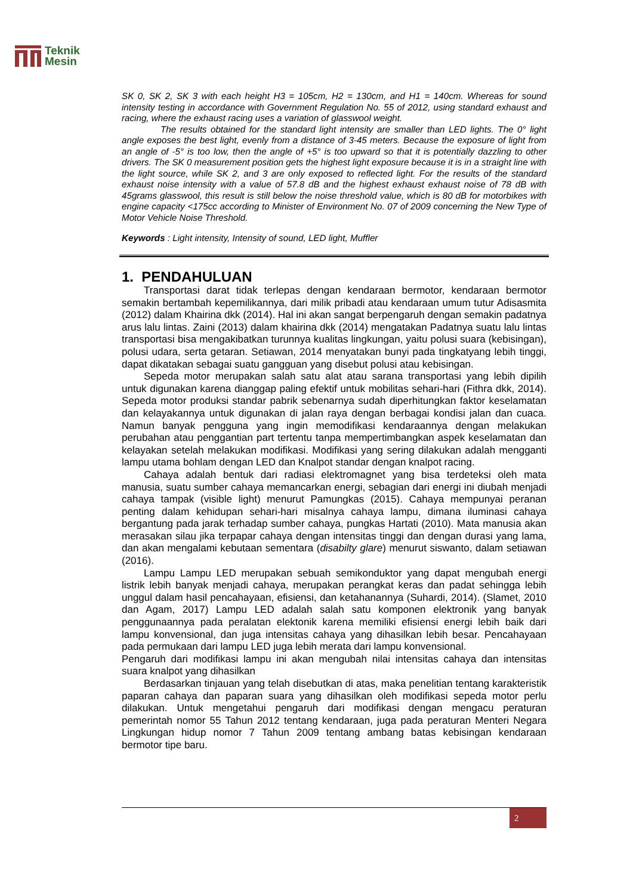Teknik
Mesin
SK 0, SK 2, SK 3 with each height H3 = 105cm, H2 = 130cm, and H1 = 140cm. Whereas for sound intensity testing in accordance with Government Regulation No. 55 of 2012, using standard exhaust and racing, where the exhaust racing uses a variation of glasswool weight.
The results obtained for the standard light intensity are smaller than LED lights. The 0° light angle exposes the best light, evenly from a distance of 3-45 meters. Because the exposure of light from an angle of -5° is too low, then the angle of +5° is too upward so that it is potentially dazzling to other drivers. The SK 0 measurement position gets the highest light exposure because it is in a straight line with the light source, while SK 2, and 3 are only exposed to reflected light. For the results of the standard exhaust noise intensity with a value of 57.8 dB and the highest exhaust exhaust noise of 78 dB with 45grams glasswool, this result is still below the noise threshold value, which is 80 dB for motorbikes with engine capacity <175cc according to Minister of Environment No. 07 of 2009 concerning the New Type of Motor Vehicle Noise Threshold.
Keywords : Light intensity, Intensity of sound, LED light, Muffler
1. PENDAHULUAN
Transportasi darat tidak terlepas dengan kendaraan bermotor, kendaraan bermotor semakin bertambah kepemilikannya, dari milik pribadi atau kendaraan umum tutur Adisasmita (2012) dalam Khairina dkk (2014). Hal ini akan sangat berpengaruh dengan semakin padatnya arus lalu lintas. Zaini (2013) dalam khairina dkk (2014) mengatakan Padatnya suatu lalu lintas transportasi bisa mengakibatkan turunnya kualitas lingkungan, yaitu polusi suara (kebisingan), polusi udara, serta getaran. Setiawan, 2014 menyatakan bunyi pada tingkatyang lebih tinggi, dapat dikatakan sebagai suatu gangguan yang disebut polusi atau kebisingan.
Sepeda motor merupakan salah satu alat atau sarana transportasi yang lebih dipilih untuk digunakan karena dianggap paling efektif untuk mobilitas sehari-hari (Fithra dkk, 2014). Sepeda motor produksi standar pabrik sebenarnya sudah diperhitungkan faktor keselamatan dan kelayakannya untuk digunakan di jalan raya dengan berbagai kondisi jalan dan cuaca. Namun banyak pengguna yang ingin memodifikasi kendaraannya dengan melakukan perubahan atau penggantian part tertentu tanpa mempertimbangkan aspek keselamatan dan kelayakan setelah melakukan modifikasi. Modifikasi yang sering dilakukan adalah mengganti lampu utama bohlam dengan LED dan Knalpot standar dengan knalpot racing.
Cahaya adalah bentuk dari radiasi elektromagnet yang bisa terdeteksi oleh mata manusia, suatu sumber cahaya memancarkan energi, sebagian dari energi ini diubah menjadi cahaya tampak (visible light) menurut Pamungkas (2015). Cahaya mempunyai peranan penting dalam kehidupan sehari-hari misalnya cahaya lampu, dimana iluminasi cahaya bergantung pada jarak terhadap sumber cahaya, pungkas Hartati (2010). Mata manusia akan merasakan silau jika terpapar cahaya dengan intensitas tinggi dan dengan durasi yang lama, dan akan mengalami kebutaan sementara (disabilty glare) menurut siswanto, dalam setiawan (2016).
Lampu Lampu LED merupakan sebuah semikonduktor yang dapat mengubah energi listrik lebih banyak menjadi cahaya, merupakan perangkat keras dan padat sehingga lebih unggul dalam hasil pencahayaan, efisiensi, dan ketahanannya (Suhardi, 2014). (Slamet, 2010 dan Agam, 2017) Lampu LED adalah salah satu komponen elektronik yang banyak penggunaannya pada peralatan elektonik karena memiliki efisiensi energi lebih baik dari lampu konvensional, dan juga intensitas cahaya yang dihasilkan lebih besar. Pencahayaan pada permukaan dari lampu LED juga lebih merata dari lampu konvensional.
Pengaruh dari modifikasi lampu ini akan mengubah nilai intensitas cahaya dan intensitas suara knalpot yang dihasilkan
Berdasarkan tinjauan yang telah disebutkan di atas, maka penelitian tentang karakteristik paparan cahaya dan paparan suara yang dihasilkan oleh modifikasi sepeda motor perlu dilakukan. Untuk mengetahui pengaruh dari modifikasi dengan mengacu peraturan pemerintah nomor 55 Tahun 2012 tentang kendaraan, juga pada peraturan Menteri Negara Lingkungan hidup nomor 7 Tahun 2009 tentang ambang batas kebisingan kendaraan bermotor tipe baru.
2